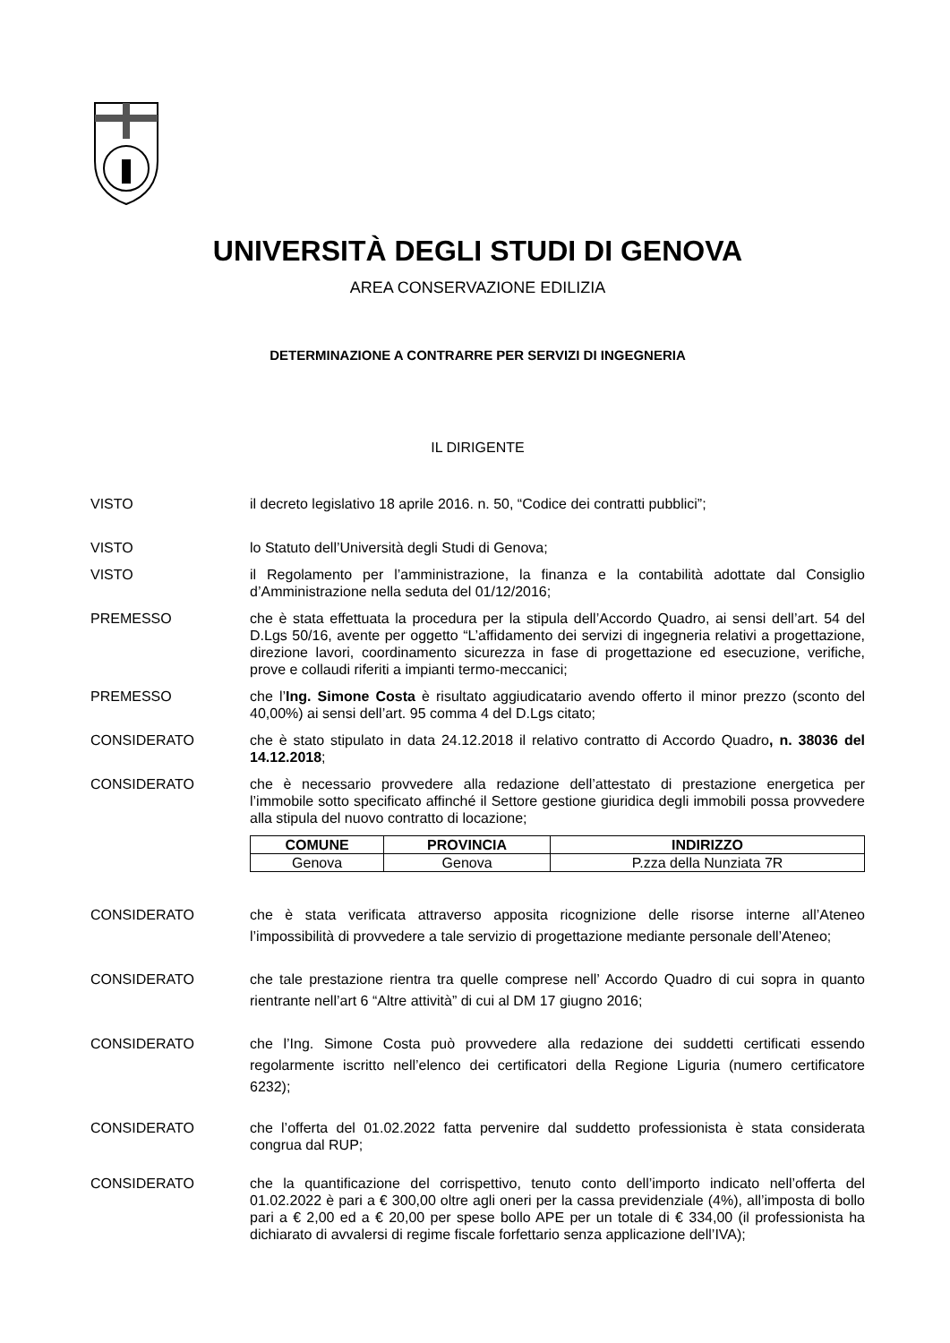UNIVERSITÀ DEGLI STUDI DI GENOVA
AREA CONSERVAZIONE EDILIZIA
DETERMINAZIONE A CONTRARRE PER SERVIZI DI INGEGNERIA
IL DIRIGENTE
VISTO il decreto legislativo 18 aprile 2016. n. 50, “Codice dei contratti pubblici”;
VISTO lo Statuto dell’Università degli Studi di Genova;
VISTO il Regolamento per l’amministrazione, la finanza e la contabilità adottate dal Consiglio d’Amministrazione nella seduta del 01/12/2016;
PREMESSO che è stata effettuata la procedura per la stipula dell’Accordo Quadro, ai sensi dell’art. 54 del D.Lgs 50/16, avente per oggetto “L’affidamento dei servizi di ingegneria relativi a progettazione, direzione lavori, coordinamento sicurezza in fase di progettazione ed esecuzione, verifiche, prove e collaudi riferiti a impianti termo-meccanici;
PREMESSO che l’Ing. Simone Costa è risultato aggiudicatario avendo offerto il minor prezzo (sconto del 40,00%) ai sensi dell’art. 95 comma 4 del D.Lgs citato;
CONSIDERATO che è stato stipulato in data 24.12.2018 il relativo contratto di Accordo Quadro, n. 38036 del 14.12.2018;
CONSIDERATO che è necessario provvedere alla redazione dell’attestato di prestazione energetica per l’immobile sotto specificato affinché il Settore gestione giuridica degli immobili possa provvedere alla stipula del nuovo contratto di locazione;
| COMUNE | PROVINCIA | INDIRIZZO |
| --- | --- | --- |
| Genova | Genova | P.zza della Nunziata 7R |
CONSIDERATO che è stata verificata attraverso apposita ricognizione delle risorse interne all’Ateneo l’impossibilità di provvedere a tale servizio di progettazione mediante personale dell’Ateneo;
CONSIDERATO che tale prestazione rientra tra quelle comprese nell’ Accordo Quadro di cui sopra in quanto rientrante nell’art 6 “Altre attività” di cui al DM 17 giugno 2016;
CONSIDERATO che l’Ing. Simone Costa può provvedere alla redazione dei suddetti certificati essendo regolarmente iscritto nell’elenco dei certificatori della Regione Liguria (numero certificatore 6232);
CONSIDERATO che l’offerta del 01.02.2022 fatta pervenire dal suddetto professionista è stata considerata congrua dal RUP;
CONSIDERATO che la quantificazione del corrispettivo, tenuto conto dell’importo indicato nell’offerta del 01.02.2022 è pari a € 300,00 oltre agli oneri per la cassa previdenziale (4%), all’imposta di bollo pari a € 2,00 ed a € 20,00 per spese bollo APE per un totale di € 334,00 (il professionista ha dichiarato di avvalersi di regime fiscale forfettario senza applicazione dell’IVA);